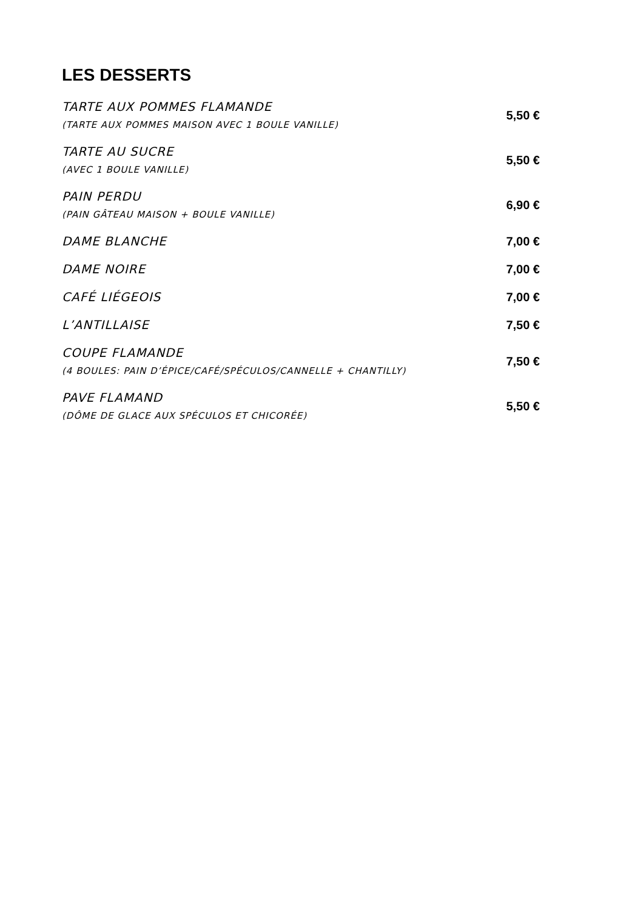LES DESSERTS
TARTE AUX POMMES FLAMANDE
(TARTE AUX POMMES MAISON AVEC 1 BOULE VANILLE)
5,50 €
TARTE AU SUCRE
(AVEC 1 BOULE VANILLE)
5,50 €
PAIN PERDU
(PAIN GÂTEAU MAISON + BOULE VANILLE)
6,90 €
DAME BLANCHE
7,00 €
DAME NOIRE
7,00 €
CAFÉ LIÉGEOIS
7,00 €
L’ANTILLAISE
7,50 €
COUPE FLAMANDE
(4 BOULES: PAIN D’ÉPICE/CAFÉ/SPÉCULOS/CANNELLE + CHANTILLY)
7,50 €
PAVE FLAMAND
(DÔME DE GLACE AUX SPÉCULOS ET CHICORÉE)
5,50 €